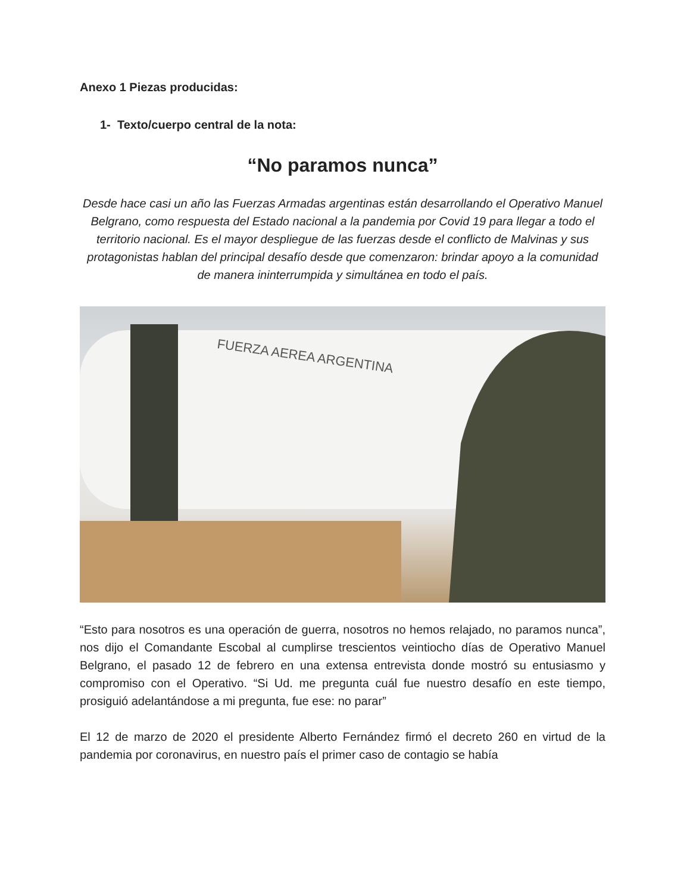Anexo 1 Piezas producidas:
1- Texto/cuerpo central de la nota:
“No paramos nunca”
Desde hace casi un año las Fuerzas Armadas argentinas están desarrollando el Operativo Manuel Belgrano, como respuesta del Estado nacional a la pandemia por Covid 19 para llegar a todo el territorio nacional. Es el mayor despliegue de las fuerzas desde el conflicto de Malvinas y sus protagonistas hablan del principal desafío desde que comenzaron: brindar apoyo a la comunidad de manera ininterrumpida y simultánea en todo el país.
FUERZA AEREA ARGENTINA
“Esto para nosotros es una operación de guerra, nosotros no hemos relajado, no paramos nunca”, nos dijo el Comandante Escobal al cumplirse trescientos veintiocho días de Operativo Manuel Belgrano, el pasado 12 de febrero en una extensa entrevista donde mostró su entusiasmo y compromiso con el Operativo. “Si Ud. me pregunta cuál fue nuestro desafío en este tiempo, prosiguió adelantándose a mi pregunta, fue ese: no parar”
El 12 de marzo de 2020 el presidente Alberto Fernández firmó el decreto 260 en virtud de la pandemia por coronavirus, en nuestro país el primer caso de contagio se había